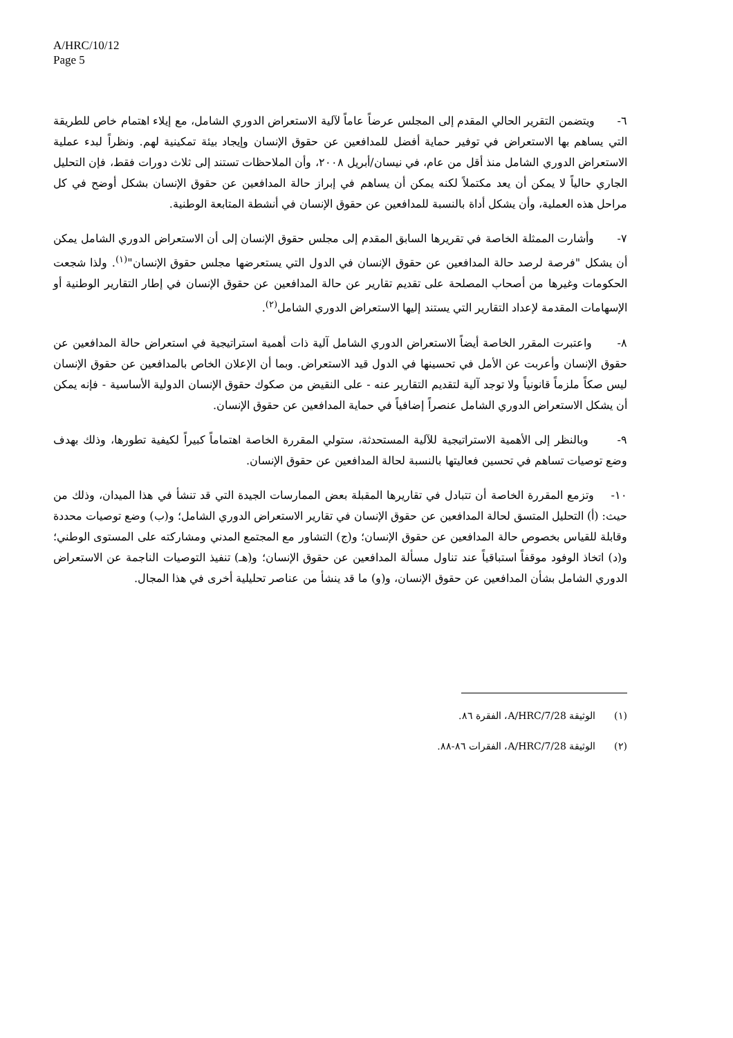A/HRC/10/12
Page 5
٦- ويتضمن التقرير الحالي المقدم إلى المجلس عرضاً عاماً لآلية الاستعراض الدوري الشامل، مع إيلاء اهتمام خاص للطريقة التي يساهم بها الاستعراض في توفير حماية أفضل للمدافعين عن حقوق الإنسان وإيجاد بيئة تمكينية لهم. ونظراً لبدء عملية الاستعراض الدوري الشامل منذ أقل من عام، في نيسان/أبريل ٢٠٠٨، وأن الملاحظات تستند إلى ثلاث دورات فقط، فإن التحليل الجاري حالياً لا يمكن أن يعد مكتملاً لكنه يمكن أن يساهم في إبراز حالة المدافعين عن حقوق الإنسان بشكل أوضح في كل مراحل هذه العملية، وأن يشكل أداة بالنسبة للمدافعين عن حقوق الإنسان في أنشطة المتابعة الوطنية.
٧- وأشارت الممثلة الخاصة في تقريرها السابق المقدم إلى مجلس حقوق الإنسان إلى أن الاستعراض الدوري الشامل يمكن أن يشكل "فرصة لرصد حالة المدافعين عن حقوق الإنسان في الدول التي يستعرضها مجلس حقوق الإنسان"<sup>(١)</sup>. ولذا شجعت الحكومات وغيرها من أصحاب المصلحة على تقديم تقارير عن حالة المدافعين عن حقوق الإنسان في إطار التقارير الوطنية أو الإسهامات المقدمة لإعداد التقارير التي يستند إليها الاستعراض الدوري الشامل<sup>(٢)</sup>.
٨- واعتبرت المقرر الخاصة أيضاً الاستعراض الدوري الشامل آلية ذات أهمية استراتيجية في استعراض حالة المدافعين عن حقوق الإنسان وأعربت عن الأمل في تحسينها في الدول قيد الاستعراض. وبما أن الإعلان الخاص بالمدافعين عن حقوق الإنسان ليس صكاً ملزماً قانونياً ولا توجد آلية لتقديم التقارير عنه - على النقيض من صكوك حقوق الإنسان الدولية الأساسية - فإنه يمكن أن يشكل الاستعراض الدوري الشامل عنصراً إضافياً في حماية المدافعين عن حقوق الإنسان.
٩- وبالنظر إلى الأهمية الاستراتيجية للآلية المستحدثة، ستولي المقررة الخاصة اهتماماً كبيراً لكيفية تطورها، وذلك بهدف وضع توصيات تساهم في تحسين فعاليتها بالنسبة لحالة المدافعين عن حقوق الإنسان.
١٠- وتزمع المقررة الخاصة أن تتبادل في تقاريرها المقبلة بعض الممارسات الجيدة التي قد تنشأ في هذا الميدان، وذلك من حيث: (أ) التحليل المتسق لحالة المدافعين عن حقوق الإنسان في تقارير الاستعراض الدوري الشامل؛ و(ب) وضع توصيات محددة وقابلة للقياس بخصوص حالة المدافعين عن حقوق الإنسان؛ و(ج) التشاور مع المجتمع المدني ومشاركته على المستوى الوطني؛ و(د) اتخاذ الوفود موقفاً استباقياً عند تناول مسألة المدافعين عن حقوق الإنسان؛ و(هـ) تنفيذ التوصيات الناجمة عن الاستعراض الدوري الشامل بشأن المدافعين عن حقوق الإنسان، و(و) ما قد ينشأ من عناصر تحليلية أخرى في هذا المجال.
(١) الوثيقة A/HRC/7/28، الفقرة ٨٦.
(٢) الوثيقة A/HRC/7/28، الفقرات ٨٦-٨٨.